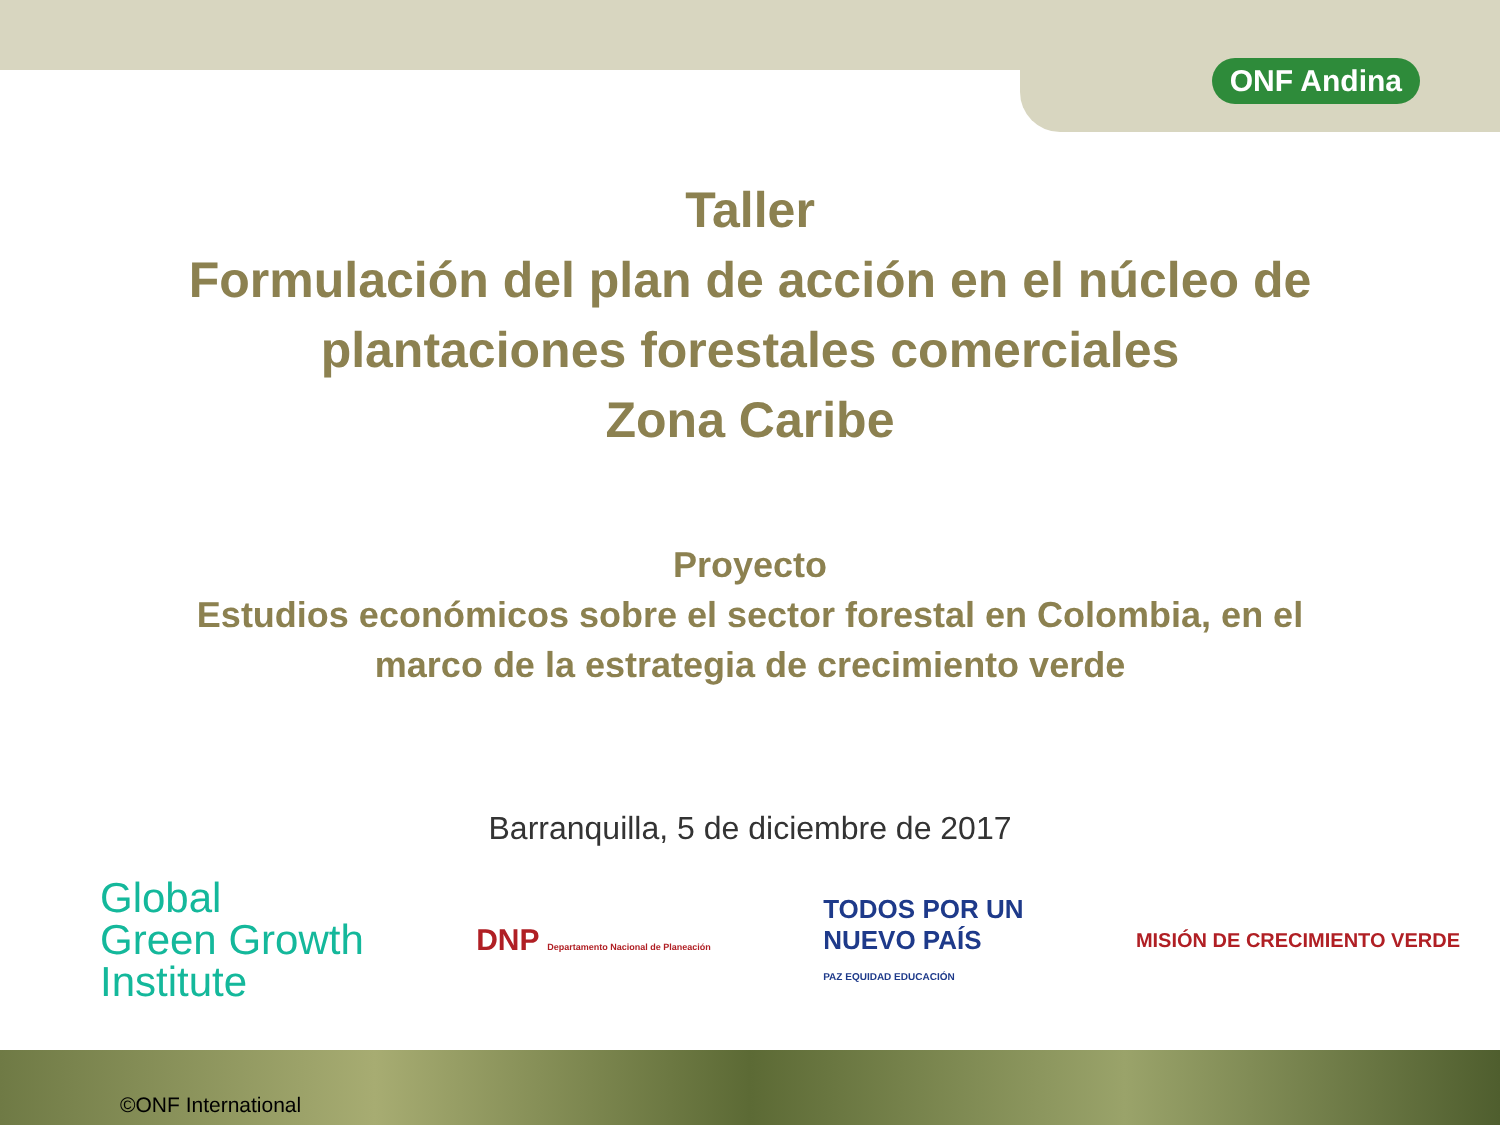ONF Andina
Taller
Formulación del plan de acción en el núcleo de
plantaciones forestales comerciales
Zona Caribe
Proyecto
Estudios económicos sobre el sector forestal en Colombia, en el
marco de la estrategia de crecimiento verde
Barranquilla, 5 de diciembre de 2017
Global
Green Growth
Institute
DNP Departamento Nacional de Planeación
TODOS POR UN
NUEVO PAÍS
PAZ EQUIDAD EDUCACIÓN
MISIÓN DE CRECIMIENTO VERDE
©ONF International